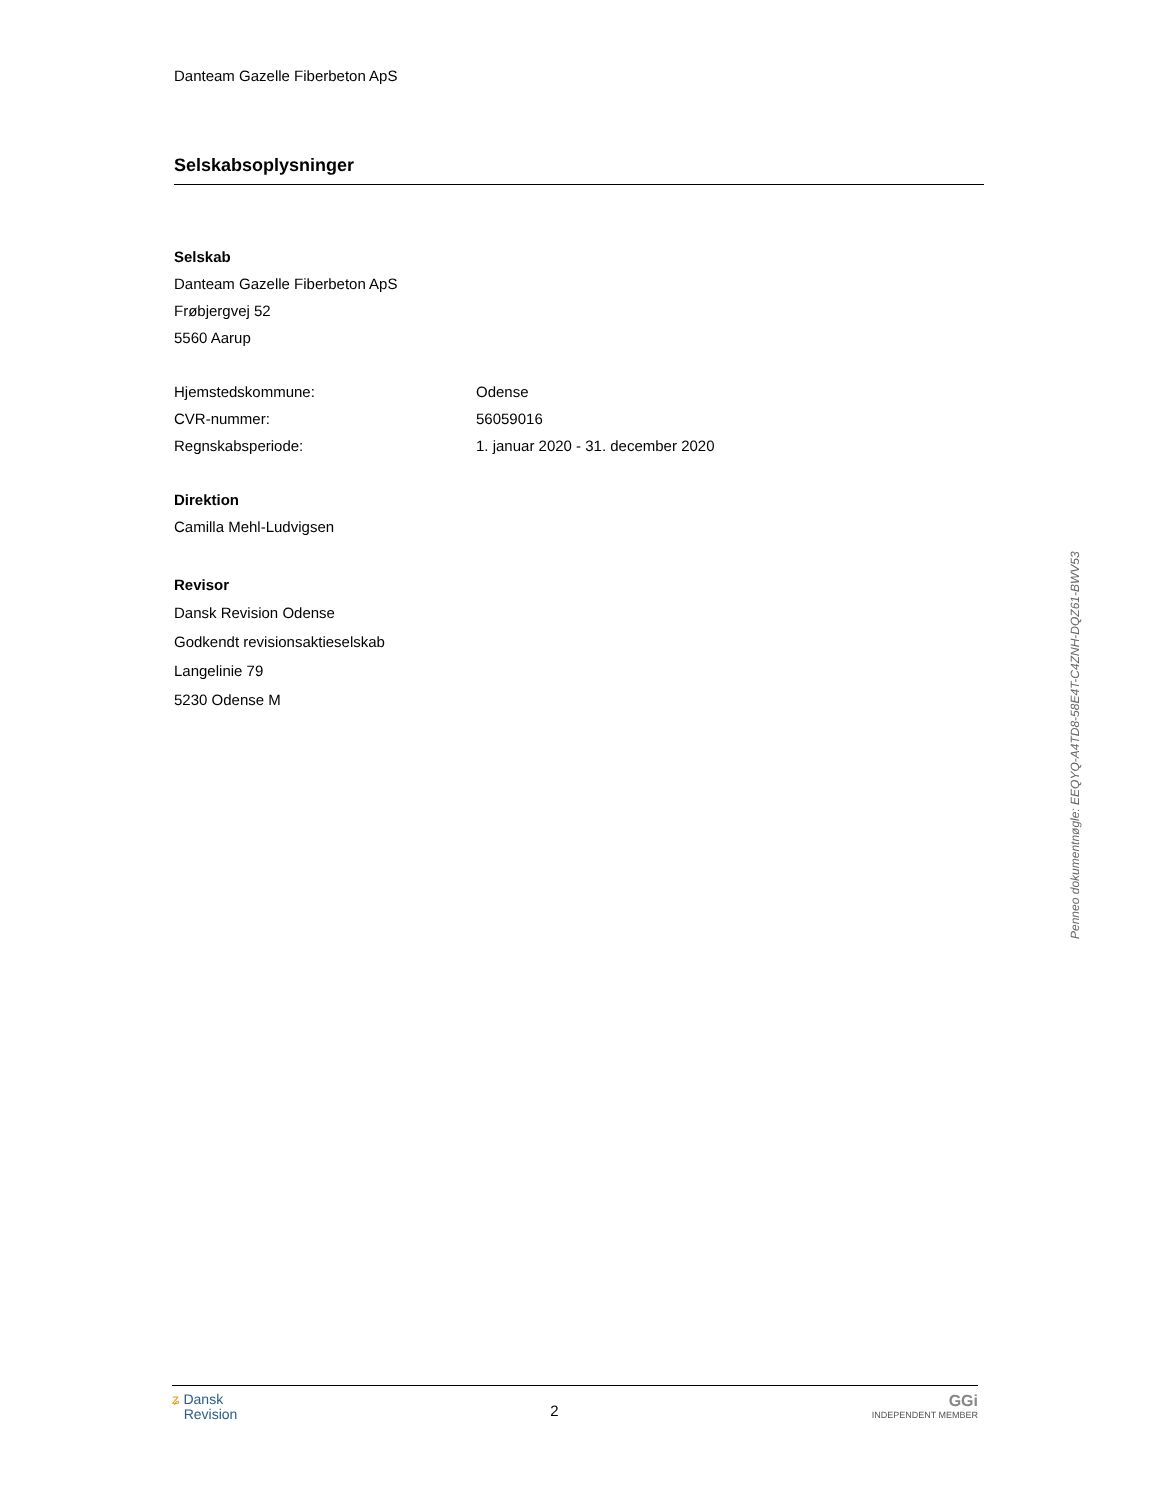Danteam Gazelle Fiberbeton ApS
Selskabsoplysninger
Selskab
Danteam Gazelle Fiberbeton ApS
Frøbjergvej 52
5560 Aarup
Hjemstedskommune: Odense
CVR-nummer: 56059016
Regnskabsperiode: 1. januar 2020 - 31. december 2020
Direktion
Camilla Mehl-Ludvigsen
Revisor
Dansk Revision Odense
Godkendt revisionsaktieselskab
Langelinie 79
5230 Odense M
Penneo dokumentnøgle: EEQYQ-A4TD8-58E4T-C4ZNH-DQZ61-BWV53
ʑ Dansk
Revision
2
GGi
INDEPENDENT MEMBER